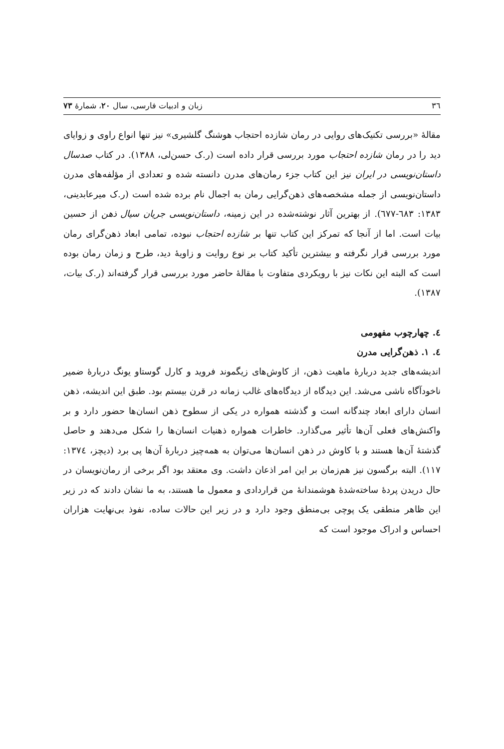٣٦ زبان و ادبیات فارسی، سال ٢٠، شمارهٔ ٧٣
مقالهٔ «بررسی تکنیک‌های روایی در رمان شازده احتجاب هوشنگ گلشیری» نیز تنها انواع راوی و زوایای دید را در رمان شازده احتجاب مورد بررسی قرار داده است (ر.ک حسن‌لی، ١٣٨٨). در کتاب صدسال داستان‌نویسی در ایران نیز این کتاب جزء رمان‌های مدرن دانسته شده و تعدادی از مؤلفه‌های مدرن داستان‌نویسی از جمله مشخصه‌های ذهن‌گرایی رمان به اجمال نام برده شده است (ر.ک میرعابدینی، ١٣٨٣: ٦٨٣-٦٧٧). از بهترین آثار نوشته‌شده در این زمینه، داستان‌نویسی جریان سیال ذهن از حسین بیات است. اما از آنجا که تمرکز این کتاب تنها بر شازده احتجاب نبوده، تمامی ابعاد ذهن‌گرای رمان مورد بررسی قرار نگرفته و بیشترین تأکید کتاب بر نوع روایت و زاویهٔ دید، طرح و زمان رمان بوده است که البته این نکات نیز با رویکردی متفاوت با مقالهٔ حاضر مورد بررسی قرار گرفته‌اند (ر.ک بیات، ١٣٨٧).
٤. چهارچوب مفهومی
٤. ١. ذهن‌گرایی مدرن
اندیشه‌های جدید دربارهٔ ماهیت ذهن، از کاوش‌های زیگموند فروید و کارل گوستاو یونگ دربارهٔ ضمیر ناخودآگاه ناشی می‌شد. این دیدگاه از دیدگاه‌های غالب زمانه در قرن بیستم بود. طبق این اندیشه، ذهن انسان دارای ابعاد چندگانه است و گذشته همواره در یکی از سطوح ذهن انسان‌ها حضور دارد و بر واکنش‌های فعلی آن‌ها تأثیر می‌گذارد. خاطرات همواره ذهنیات انسان‌ها را شکل می‌دهند و حاصل گذشتهٔ آن‌ها هستند و با کاوش در ذهن انسان‌ها می‌توان به همه‌چیز دربارهٔ آن‌ها پی برد (دیچز، ١٣٧٤: ١١٧). البته برگسون نیز هم‌زمان بر این امر اذعان داشت. وی معتقد بود اگر برخی از رمان‌نویسان در حال دریدن پردهٔ ساخته‌شدهٔ هوشمندانهٔ من قراردادی و معمول ما هستند، به ما نشان دادند که در زیر این ظاهر منطقی یک پوچی بی‌منطق وجود دارد و در زیر این حالات ساده، نفوذ بی‌نهایت هزاران احساس و ادراک موجود است که